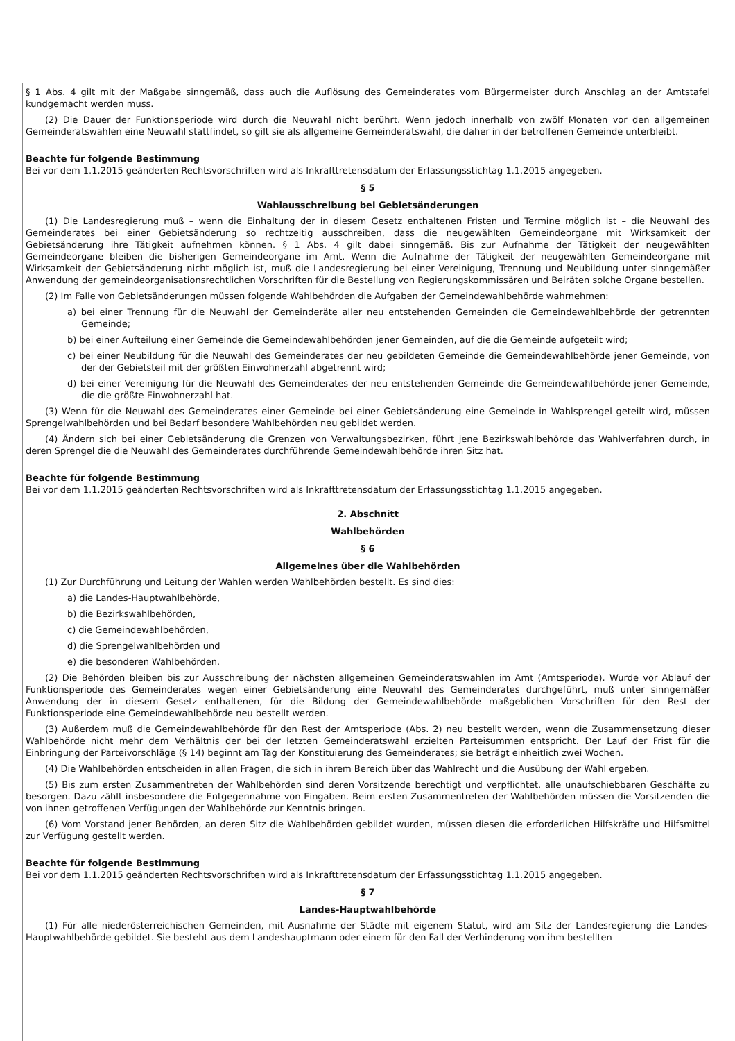§ 1 Abs. 4 gilt mit der Maßgabe sinngemäß, dass auch die Auflösung des Gemeinderates vom Bürgermeister durch Anschlag an der Amtstafel kundgemacht werden muss.
(2) Die Dauer der Funktionsperiode wird durch die Neuwahl nicht berührt. Wenn jedoch innerhalb von zwölf Monaten vor den allgemeinen Gemeinderatswahlen eine Neuwahl stattfindet, so gilt sie als allgemeine Gemeinderatswahl, die daher in der betroffenen Gemeinde unterbleibt.
Beachte für folgende Bestimmung
Bei vor dem 1.1.2015 geänderten Rechtsvorschriften wird als Inkrafttretensdatum der Erfassungsstichtag 1.1.2015 angegeben.
§ 5
Wahlausschreibung bei Gebietsänderungen
(1) Die Landesregierung muß – wenn die Einhaltung der in diesem Gesetz enthaltenen Fristen und Termine möglich ist – die Neuwahl des Gemeinderates bei einer Gebietsänderung so rechtzeitig ausschreiben, dass die neugewählten Gemeindeorgane mit Wirksamkeit der Gebietsänderung ihre Tätigkeit aufnehmen können. § 1 Abs. 4 gilt dabei sinngemäß. Bis zur Aufnahme der Tätigkeit der neugewählten Gemeindeorgane bleiben die bisherigen Gemeindeorgane im Amt. Wenn die Aufnahme der Tätigkeit der neugewählten Gemeindeorgane mit Wirksamkeit der Gebietsänderung nicht möglich ist, muß die Landesregierung bei einer Vereinigung, Trennung und Neubildung unter sinngemäßer Anwendung der gemeindeorganisationsrechtlichen Vorschriften für die Bestellung von Regierungskommissären und Beiräten solche Organe bestellen.
(2) Im Falle von Gebietsänderungen müssen folgende Wahlbehörden die Aufgaben der Gemeindewahlbehörde wahrnehmen:
a) bei einer Trennung für die Neuwahl der Gemeinderäte aller neu entstehenden Gemeinden die Gemeindewahlbehörde der getrennten Gemeinde;
b) bei einer Aufteilung einer Gemeinde die Gemeindewahlbehörden jener Gemeinden, auf die die Gemeinde aufgeteilt wird;
c) bei einer Neubildung für die Neuwahl des Gemeinderates der neu gebildeten Gemeinde die Gemeindewahlbehörde jener Gemeinde, von der der Gebietsteil mit der größten Einwohnerzahl abgetrennt wird;
d) bei einer Vereinigung für die Neuwahl des Gemeinderates der neu entstehenden Gemeinde die Gemeindewahlbehörde jener Gemeinde, die die größte Einwohnerzahl hat.
(3) Wenn für die Neuwahl des Gemeinderates einer Gemeinde bei einer Gebietsänderung eine Gemeinde in Wahlsprengel geteilt wird, müssen Sprengelwahlbehörden und bei Bedarf besondere Wahlbehörden neu gebildet werden.
(4) Ändern sich bei einer Gebietsänderung die Grenzen von Verwaltungsbezirken, führt jene Bezirkswahlbehörde das Wahlverfahren durch, in deren Sprengel die die Neuwahl des Gemeinderates durchführende Gemeindewahlbehörde ihren Sitz hat.
Beachte für folgende Bestimmung
Bei vor dem 1.1.2015 geänderten Rechtsvorschriften wird als Inkrafttretensdatum der Erfassungsstichtag 1.1.2015 angegeben.
2. Abschnitt
Wahlbehörden
§ 6
Allgemeines über die Wahlbehörden
(1) Zur Durchführung und Leitung der Wahlen werden Wahlbehörden bestellt. Es sind dies:
a) die Landes-Hauptwahlbehörde,
b) die Bezirkswahlbehörden,
c) die Gemeindewahlbehörden,
d) die Sprengelwahlbehörden und
e) die besonderen Wahlbehörden.
(2) Die Behörden bleiben bis zur Ausschreibung der nächsten allgemeinen Gemeinderatswahlen im Amt (Amtsperiode). Wurde vor Ablauf der Funktionsperiode des Gemeinderates wegen einer Gebietsänderung eine Neuwahl des Gemeinderates durchgeführt, muß unter sinngemäßer Anwendung der in diesem Gesetz enthaltenen, für die Bildung der Gemeindewahlbehörde maßgeblichen Vorschriften für den Rest der Funktionsperiode eine Gemeindewahlbehörde neu bestellt werden.
(3) Außerdem muß die Gemeindewahlbehörde für den Rest der Amtsperiode (Abs. 2) neu bestellt werden, wenn die Zusammensetzung dieser Wahlbehörde nicht mehr dem Verhältnis der bei der letzten Gemeinderatswahl erzielten Parteisummen entspricht. Der Lauf der Frist für die Einbringung der Parteivorschläge (§ 14) beginnt am Tag der Konstituierung des Gemeinderates; sie beträgt einheitlich zwei Wochen.
(4) Die Wahlbehörden entscheiden in allen Fragen, die sich in ihrem Bereich über das Wahlrecht und die Ausübung der Wahl ergeben.
(5) Bis zum ersten Zusammentreten der Wahlbehörden sind deren Vorsitzende berechtigt und verpflichtet, alle unaufschiebbaren Geschäfte zu besorgen. Dazu zählt insbesondere die Entgegennahme von Eingaben. Beim ersten Zusammentreten der Wahlbehörden müssen die Vorsitzenden die von ihnen getroffenen Verfügungen der Wahlbehörde zur Kenntnis bringen.
(6) Vom Vorstand jener Behörden, an deren Sitz die Wahlbehörden gebildet wurden, müssen diesen die erforderlichen Hilfskräfte und Hilfsmittel zur Verfügung gestellt werden.
Beachte für folgende Bestimmung
Bei vor dem 1.1.2015 geänderten Rechtsvorschriften wird als Inkrafttretensdatum der Erfassungsstichtag 1.1.2015 angegeben.
§ 7
Landes-Hauptwahlbehörde
(1) Für alle niederösterreichischen Gemeinden, mit Ausnahme der Städte mit eigenem Statut, wird am Sitz der Landesregierung die Landes-Hauptwahlbehörde gebildet. Sie besteht aus dem Landeshauptmann oder einem für den Fall der Verhinderung von ihm bestellten